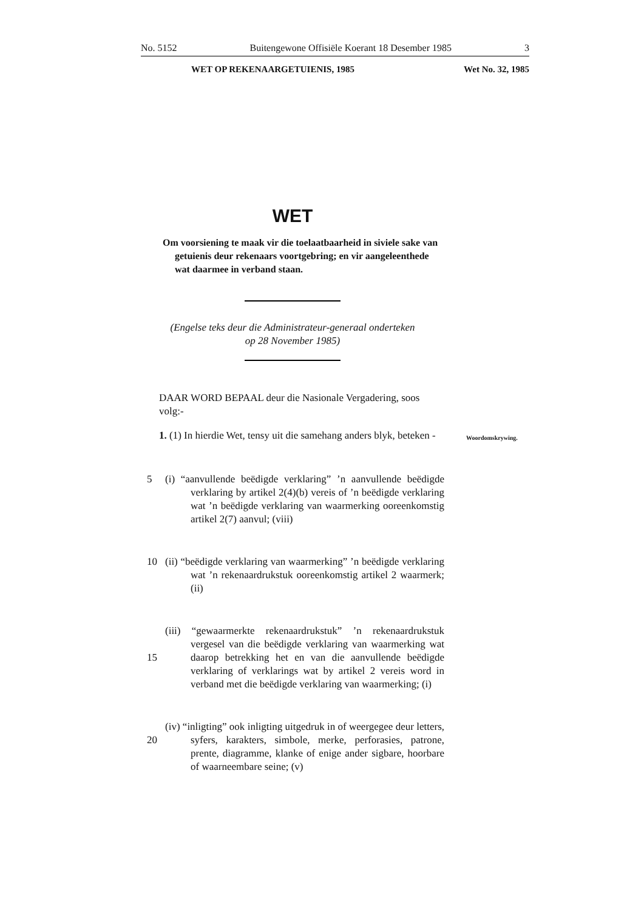No. 5152 Buitengewone Offisiële Koerant 18 Desember 1985 3
WET OP REKENAARGETUIENIS, 1985 Wet No. 32, 1985
WET
Om voorsiening te maak vir die toelaatbaarheid in siviele sake van getuienis deur rekenaars voortgebring; en vir aangeleenthede wat daarmee in verband staan.
(Engelse teks deur die Administrateur-generaal onderteken
op 28 November 1985)
DAAR WORD BEPAAL deur die Nasionale Vergadering, soos volg:-
1. (1) In hierdie Wet, tensy uit die samehang anders blyk, beteken - Woordomskrywing.
5 (i) “aanvullende beëdigde verklaring” ’n aanvullende beëdigde verklaring by artikel 2(4)(b) vereis of ’n beëdigde verklaring wat ’n beëdigde verklaring van waarmerking ooreenkomstig artikel 2(7) aanvul; (viii)
10 (ii) “beëdigde verklaring van waarmerking” ’n beëdigde verklaring wat ’n rekenaardrukstuk ooreenkomstig artikel 2 waarmerk; (ii)
15
(iii) “gewaarmerkte rekenaardrukstuk” ’n rekenaardrukstuk vergesel van die beëdigde verklaring van waarmerking wat daarop betrekking het en van die aanvullende beëdigde verklaring of verklarings wat by artikel 2 vereis word in verband met die beëdigde verklaring van waarmerking; (i)
20
(iv) “inligting” ook inligting uitgedruk in of weergegee deur letters, syfers, karakters, simbole, merke, perforasies, patrone, prente, diagramme, klanke of enige ander sigbare, hoorbare of waarneembare seine; (v)